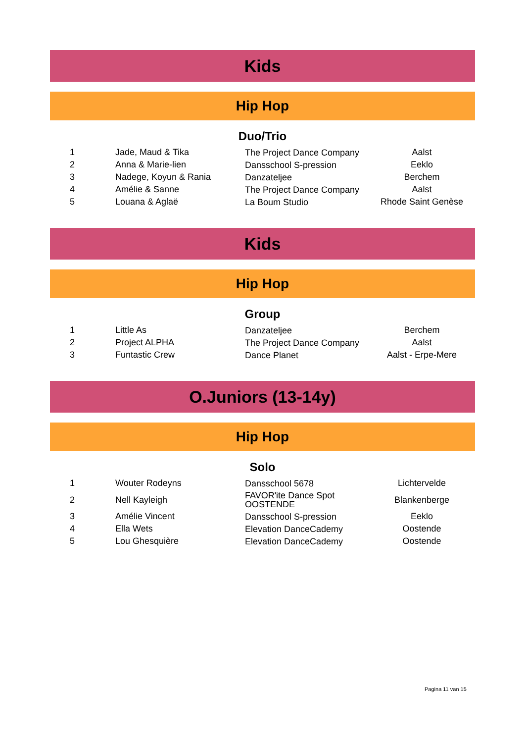Kids
Hip Hop
Duo/Trio
| 1 | Jade, Maud & Tika | The Project Dance Company | Aalst |
| 2 | Anna & Marie-lien | Dansschool S-pression | Eeklo |
| 3 | Nadege, Koyun & Rania | Danzateljee | Berchem |
| 4 | Amélie & Sanne | The Project Dance Company | Aalst |
| 5 | Louana & Aglaë | La Boum Studio | Rhode Saint Genèse |
Kids
Hip Hop
Group
| 1 | Little As | Danzateljee | Berchem |
| 2 | Project ALPHA | The Project Dance Company | Aalst |
| 3 | Funtastic Crew | Dance Planet | Aalst - Erpe-Mere |
O.Juniors (13-14y)
Hip Hop
Solo
| 1 | Wouter Rodeyns | Dansschool 5678 | Lichtervelde |
| 2 | Nell Kayleigh | FAVOR'ite Dance Spot OOSTENDE | Blankenberge |
| 3 | Amélie Vincent | Dansschool S-pression | Eeklo |
| 4 | Ella Wets | Elevation DanceCademy | Oostende |
| 5 | Lou Ghesquière | Elevation DanceCademy | Oostende |
Pagina 11 van 15